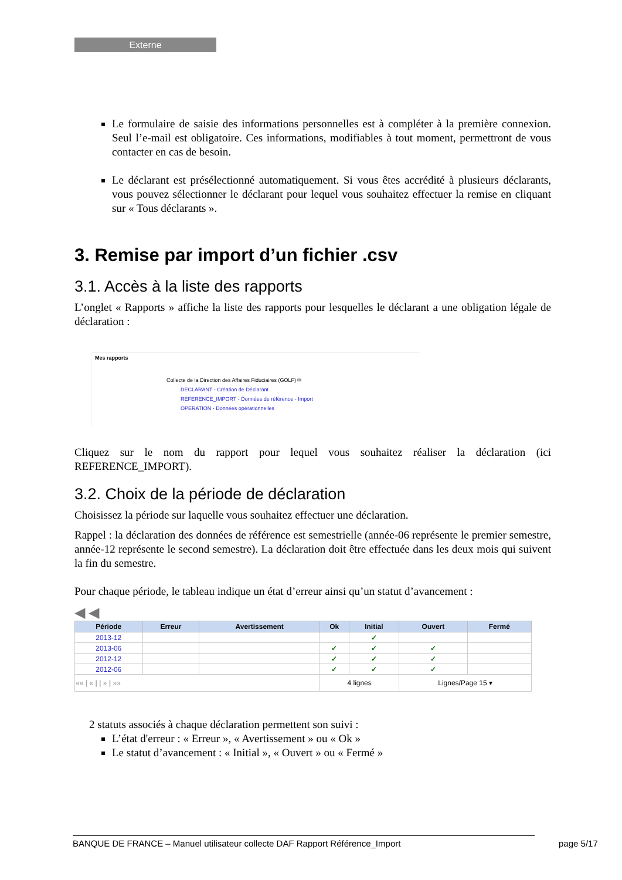Externe
Le formulaire de saisie des informations personnelles est à compléter à la première connexion. Seul l’e-mail est obligatoire. Ces informations, modifiables à tout moment, permettront de vous contacter en cas de besoin.
Le déclarant est présélectionné automatiquement. Si vous êtes accrédité à plusieurs déclarants, vous pouvez sélectionner le déclarant pour lequel vous souhaitez effectuer la remise en cliquant sur « Tous déclarants ».
3. Remise par import d’un fichier .csv
3.1. Accès à la liste des rapports
L’onglet « Rapports » affiche la liste des rapports pour lesquelles le déclarant a une obligation légale de déclaration :
Mes rapports
Collecte de la Direction des Affaires Fiduciaires (GOLF) ✉
DECLARANT - Création de Déclarant
REFERENCE_IMPORT - Données de référence - Import
OPERATION - Données opérationnelles
Cliquez sur le nom du rapport pour lequel vous souhaitez réaliser la déclaration (ici REFERENCE_IMPORT).
3.2. Choix de la période de déclaration
Choisissez la période sur laquelle vous souhaitez effectuer une déclaration.
Rappel : la déclaration des données de référence est semestrielle (année-06 représente le premier semestre, année-12 représente le second semestre). La déclaration doit être effectuée dans les deux mois qui suivent la fin du semestre.
Pour chaque période, le tableau indique un état d’erreur ainsi qu’un statut d’avancement :
◀ ◀
| Période | Erreur | Avertissement | Ok | Initial | Ouvert | Fermé |
| --- | --- | --- | --- | --- | --- | --- |
| 2013-12 | | | | ✓ | | |
| 2013-06 | | | ✓ | ✓ | ✓ | |
| 2012-12 | | | ✓ | ✓ | ✓ | |
| 2012-06 | | | ✓ | ✓ | ✓ | |
| «« / « / / » / »» | | | 4 lignes | | Lignes/Page 15 ▾ | |
2 statuts associés à chaque déclaration permettent son suivi :
L’état d'erreur : « Erreur », « Avertissement » ou « Ok »
Le statut d’avancement : « Initial », « Ouvert » ou « Fermé »
BANQUE DE FRANCE – Manuel utilisateur collecte DAF Rapport Référence_Import page 5/17